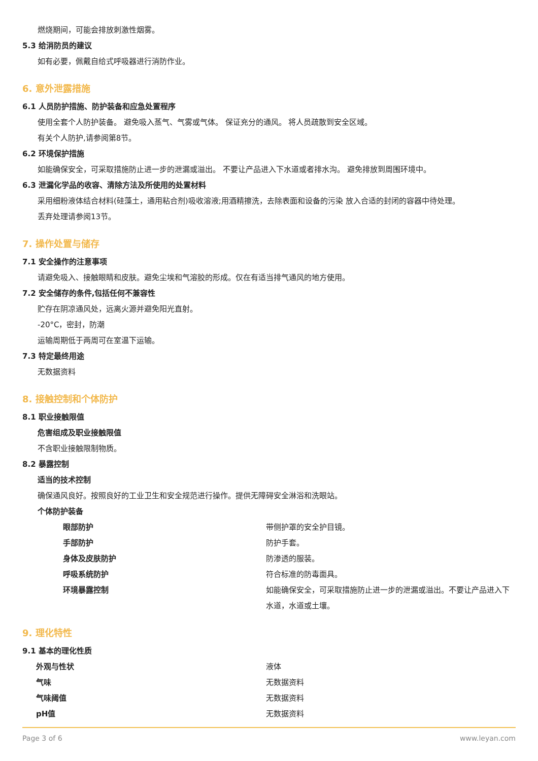燃烧期间，可能会排放刺激性烟雾。
5.3 给消防员的建议
如有必要，佩戴自给式呼吸器进行消防作业。
6. 意外泄露措施
6.1 人员防护措施、防护装备和应急处置程序
使用全套个人防护装备。 避免吸入蒸气、气雾或气体。 保证充分的通风。 将人员疏散到安全区域。
有关个人防护,请参阅第8节。
6.2 环境保护措施
如能确保安全，可采取措施防止进一步的泄漏或溢出。 不要让产品进入下水道或者排水沟。 避免排放到周围环境中。
6.3 泄漏化学品的收容、清除方法及所使用的处置材料
采用细粉液体结合材料(硅藻土，通用粘合剂)吸收溶液;用酒精擦洗，去除表面和设备的污染 放入合适的封闭的容器中待处理。
丢弃处理请参阅13节。
7. 操作处置与储存
7.1 安全操作的注意事项
请避免吸入、接触眼睛和皮肤。避免尘埃和气溶胶的形成。仅在有适当排气通风的地方使用。
7.2 安全储存的条件,包括任何不兼容性
贮存在阴凉通风处，远离火源并避免阳光直射。
-20°C，密封，防潮
运输周期低于两周可在室温下运输。
7.3 特定最终用途
无数据资料
8. 接触控制和个体防护
8.1 职业接触限值
危害组成及职业接触限值
不含职业接触限制物质。
8.2 暴露控制
适当的技术控制
确保通风良好。按照良好的工业卫生和安全规范进行操作。提供无障碍安全淋浴和洗眼站。
个体防护装备
| 眼部防护 | 带侧护罩的安全护目镜。 |
| 手部防护 | 防护手套。 |
| 身体及皮肤防护 | 防渗透的服装。 |
| 呼吸系统防护 | 符合标准的防毒面具。 |
| 环境暴露控制 | 如能确保安全，可采取措施防止进一步的泄漏或溢出。不要让产品进入下水道，水道或土壤。 |
9. 理化特性
9.1 基本的理化性质
| 外观与性状 | 液体 |
| 气味 | 无数据资料 |
| 气味阈值 | 无数据资料 |
| pH值 | 无数据资料 |
Page 3 of 6 www.leyan.com